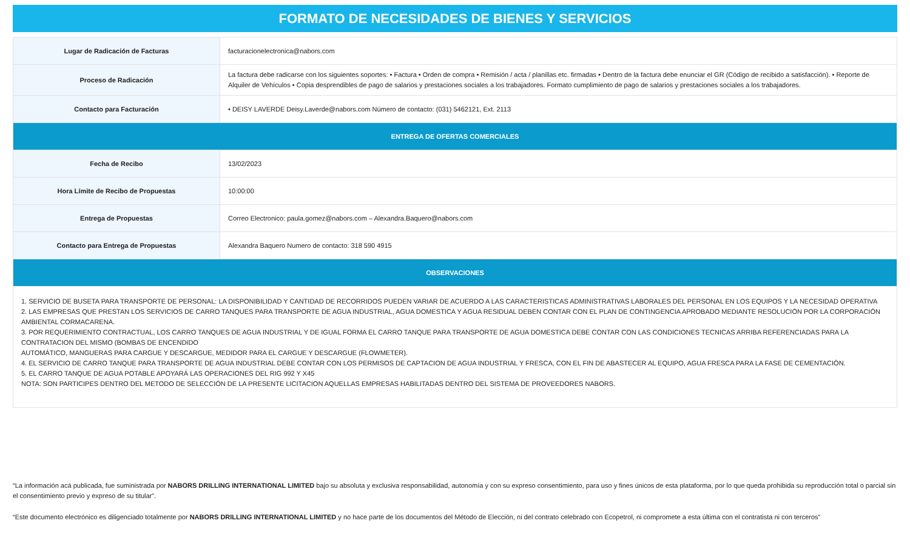FORMATO DE NECESIDADES DE BIENES Y SERVICIOS
| Lugar de Radicación de Facturas | facturacionelectronica@nabors.com |
| Proceso de Radicación | La factura debe radicarse con los siguientes soportes: • Factura • Orden de compra • Remisión / acta / planillas etc. firmadas • Dentro de la factura debe enunciar el GR (Código de recibido a satisfacción). • Reporte de Alquiler de Vehículos • Copia desprendibles de pago de salarios y prestaciones sociales a los trabajadores. Formato cumplimiento de pago de salarios y prestaciones sociales a los trabajadores. |
| Contacto para Facturación | • DEISY LAVERDE Deisy.Laverde@nabors.com Número de contacto: (031) 5462121, Ext. 2113 |
| ENTREGA DE OFERTAS COMERCIALES | |
| Fecha de Recibo | 13/02/2023 |
| Hora Límite de Recibo de Propuestas | 10:00:00 |
| Entrega de Propuestas | Correo Electronico: paula.gomez@nabors.com – Alexandra.Baquero@nabors.com |
| Contacto para Entrega de Propuestas | Alexandra Baquero Numero de contacto: 318 590 4915 |
| OBSERVACIONES | |
| 1. SERVICIO DE BUSETA PARA TRANSPORTE DE PERSONAL: LA DISPONIBILIDAD Y CANTIDAD DE RECORRIDOS PUEDEN VARIAR DE ACUERDO A LAS CARACTERISTICAS ADMINISTRATIVAS LABORALES DEL PERSONAL EN LOS EQUIPOS Y LA NECESIDAD OPERATIVA 2. LAS EMPRESAS QUE PRESTAN LOS SERVICIOS DE CARRO TANQUES PARA TRANSPORTE DE AGUA INDUSTRIAL, AGUA DOMESTICA Y AGUA RESIDUAL DEBEN CONTAR CON EL PLAN DE CONTINGENCIA APROBADO MEDIANTE RESOLUCIÓN POR LA CORPORACIÓN AMBIENTAL CORMACARENA. 3. POR REQUERIMIENTO CONTRACTUAL, LOS CARRO TANQUES DE AGUA INDUSTRIAL Y DE IGUAL FORMA EL CARRO TANQUE PARA TRANSPORTE DE AGUA DOMESTICA DEBE CONTAR CON LAS CONDICIONES TECNICAS ARRIBA REFERENCIADAS PARA LA CONTRATACION DEL MISMO (BOMBAS DE ENCENDIDO AUTOMÁTICO, MANGUERAS PARA CARGUE Y DESCARGUE, MEDIDOR PARA EL CARGUE Y DESCARGUE (FLOWMETER). 4. EL SERVICIO DE CARRO TANQUE PARA TRANSPORTE DE AGUA INDUSTRIAL DEBE CONTAR CON LOS PERMISOS DE CAPTACION DE AGUA INDUSTRIAL Y FRESCA, CON EL FIN DE ABASTECER AL EQUIPO, AGUA FRESCA PARA LA FASE DE CEMENTACIÓN. 5. EL CARRO TANQUE DE AGUA POTABLE APOYARÁ LAS OPERACIONES DEL RIG 992 Y X45 NOTA: SON PARTICIPES DENTRO DEL METODO DE SELECCIÓN DE LA PRESENTE LICITACION AQUELLAS EMPRESAS HABILITADAS DENTRO DEL SISTEMA DE PROVEEDORES NABORS. | |
“La información acá publicada, fue suministrada por NABORS DRILLING INTERNATIONAL LIMITED bajo su absoluta y exclusiva responsabilidad, autonomía y con su expreso consentimiento, para uso y fines únicos de esta plataforma, por lo que queda prohibida su reproducción total o parcial sin el consentimiento previo y expreso de su titular”.
“Este documento electrónico es diligenciado totalmente por NABORS DRILLING INTERNATIONAL LIMITED y no hace parte de los documentos del Método de Elección, ni del contrato celebrado con Ecopetrol, ni compromete a esta última con el contratista ni con terceros”